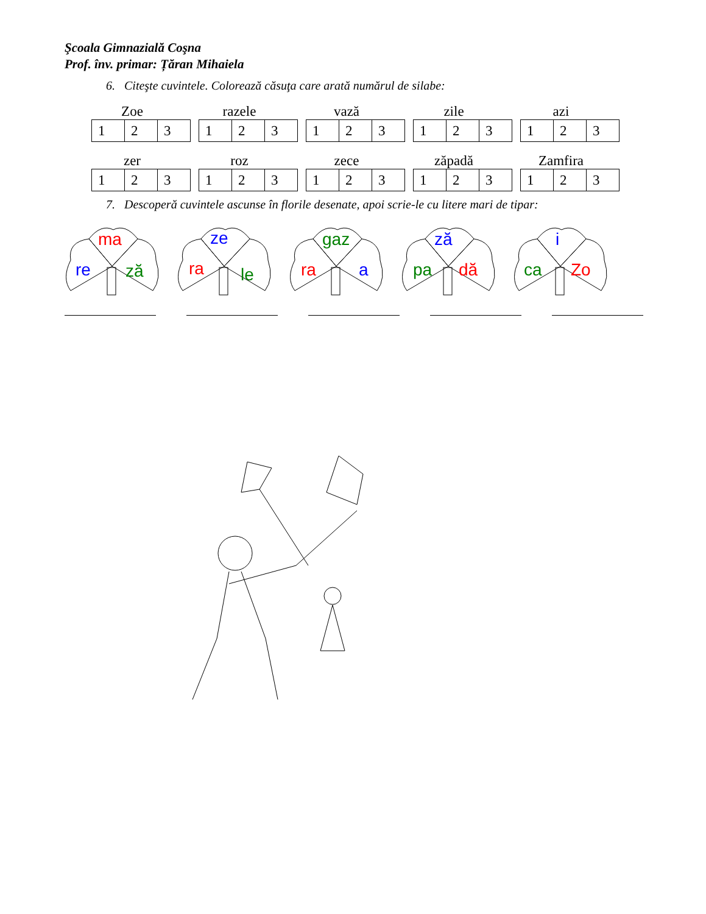Şcoala Gimnazială Coşna
Prof. înv. primar: Țăran Mihaiela
6. Citeşte cuvintele. Colorează căsuţa care arată numărul de silabe:
Zoe
| 1 | 2 | 3 |
razele
| 1 | 2 | 3 |
vază
| 1 | 2 | 3 |
zile
| 1 | 2 | 3 |
azi
| 1 | 2 | 3 |
zer
| 1 | 2 | 3 |
roz
| 1 | 2 | 3 |
zece
| 1 | 2 | 3 |
zăpadă
| 1 | 2 | 3 |
Zamfira
| 1 | 2 | 3 |
7. Descoperă cuvintele ascunse în florile desenate, apoi scrie-le cu litere mari de tipar:
ma
re ză
ze
ra le
gaz
ra a
ză
pa dă
i
ca Zo